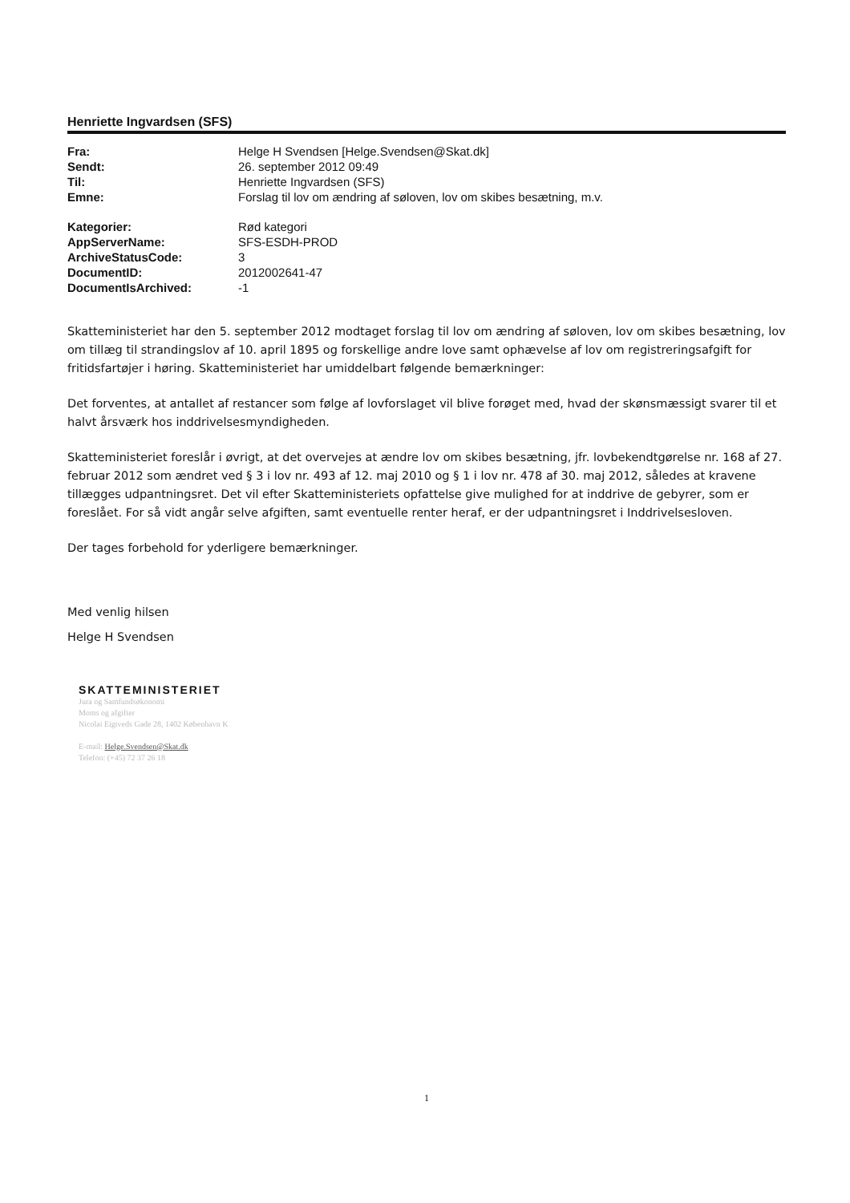Henriette Ingvardsen (SFS)
| Fra: | Helge H Svendsen [Helge.Svendsen@Skat.dk] |
| Sendt: | 26. september 2012 09:49 |
| Til: | Henriette Ingvardsen (SFS) |
| Emne: | Forslag til lov om ændring af søloven, lov om skibes besætning, m.v. |
| Kategorier: | Rød kategori |
| AppServerName: | SFS-ESDH-PROD |
| ArchiveStatusCode: | 3 |
| DocumentID: | 2012002641-47 |
| DocumentIsArchived: | -1 |
Skatteministeriet har den 5. september 2012 modtaget forslag til lov om ændring af søloven, lov om skibes besætning, lov om tillæg til strandingslov af 10. april 1895 og forskellige andre love samt ophævelse af lov om registreringsafgift for fritidsfartøjer i høring. Skatteministeriet har umiddelbart følgende bemærkninger:
Det forventes, at antallet af restancer som følge af lovforslaget vil blive forøget med, hvad der skønsmæssigt svarer til et halvt årsværk hos inddrivelsesmyndigheden.
Skatteministeriet foreslår i øvrigt, at det overvejes at ændre lov om skibes besætning, jfr. lovbekendtgørelse nr. 168 af 27. februar 2012 som ændret ved § 3 i lov nr. 493 af 12. maj 2010 og § 1 i lov nr. 478 af 30. maj 2012, således at kravene tillægges udpantningsret. Det vil efter Skatteministeriets opfattelse give mulighed for at inddrive de gebyrer, som er foreslået. For så vidt angår selve afgiften, samt eventuelle renter heraf, er der udpantningsret i Inddrivelsesloven.
Der tages forbehold for yderligere bemærkninger.
Med venlig hilsen
Helge H Svendsen
SKATTEMINISTERIET
Jura og Samfundsøkonomi
Moms og afgifter
Nicolai Eigtveds Gade 28, 1402 København K
E-mail: Helge.Svendsen@Skat.dk
Telefon: (+45) 72 37 26 18
1